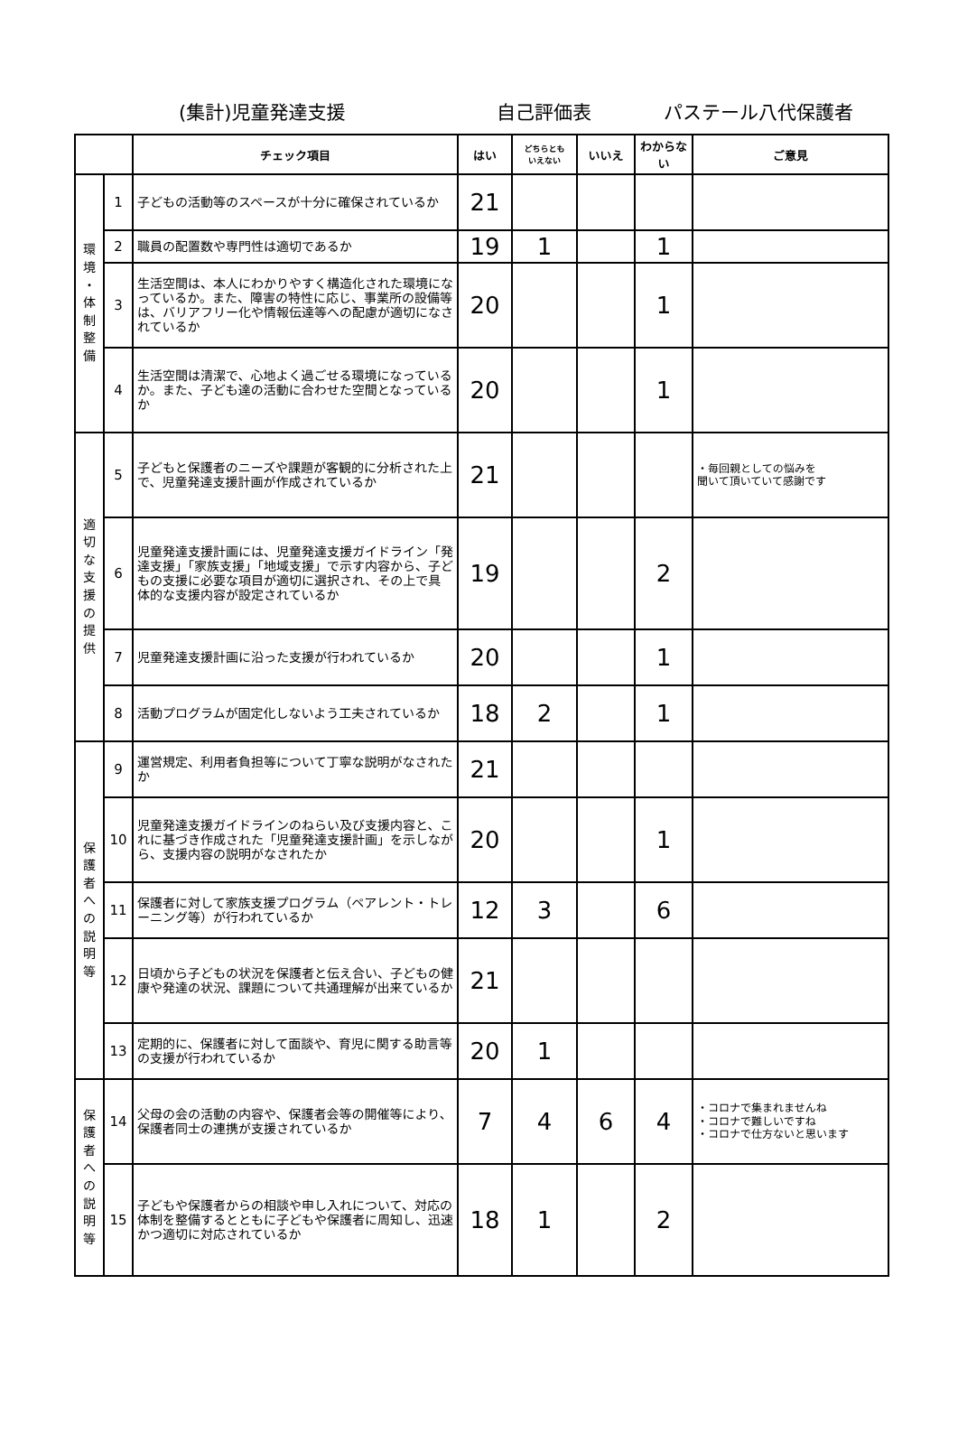(集計)児童発達支援 自己評価表 パステール八代保護者
| | | チェック項目 | はい | どちらとも いえない | いいえ | わからない | ご意見 |
| --- | --- | --- | --- | --- | --- | --- | --- |
| 環 境 ・ 体 制 整 備 | 1 | 子どもの活動等のスペースが十分に確保されているか | 21 | | | | |
| | 2 | 職員の配置数や専門性は適切であるか | 19 | 1 | | 1 | |
| | 3 | 生活空間は、本人にわかりやすく構造化された環境になっているか。また、障害の特性に応じ、事業所の設備等は、バリアフリー化や情報伝達等への配慮が適切になされているか | 20 | | | 1 | |
| | 4 | 生活空間は清潔で、心地よく過ごせる環境になっているか。また、子ども達の活動に合わせた空間となっているか | 20 | | | 1 | |
| 適 切 な 支 援 の 提 供 | 5 | 子どもと保護者のニーズや課題が客観的に分析された上で、児童発達支援計画が作成されているか | 21 | | | | ・毎回親としての悩みを 聞いて頂いていて感謝です |
| | 6 | 児童発達支援計画には、児童発達支援ガイドライン「発達支援」「家族支援」「地域支援」で示す内容から、子どもの支援に必要な項目が適切に選択され、その上で具体的な支援内容が設定されているか | 19 | | | 2 | |
| | 7 | 児童発達支援計画に沿った支援が行われているか | 20 | | | 1 | |
| | 8 | 活動プログラムが固定化しないよう工夫されているか | 18 | 2 | | 1 | |
| 保 護 者 へ の 説 明 等 | 9 | 運営規定、利用者負担等について丁寧な説明がなされたか | 21 | | | | |
| | 10 | 児童発達支援ガイドラインのねらい及び支援内容と、これに基づき作成された「児童発達支援計画」を示しながら、支援内容の説明がなされたか | 20 | | | 1 | |
| | 11 | 保護者に対して家族支援プログラム（ペアレント・トレーニング等）が行われているか | 12 | 3 | | 6 | |
| | 12 | 日頃から子どもの状況を保護者と伝え合い、子どもの健康や発達の状況、課題について共通理解が出来ているか | 21 | | | | |
| | 13 | 定期的に、保護者に対して面談や、育児に関する助言等の支援が行われているか | 20 | 1 | | | |
| 保 護 者 へ の 説 明 等 | 14 | 父母の会の活動の内容や、保護者会等の開催等により、保護者同士の連携が支援されているか | 7 | 4 | 6 | 4 | ・コロナで集まれませんね ・コロナで難しいですね ・コロナで仕方ないと思います |
| | 15 | 子どもや保護者からの相談や申し入れについて、対応の体制を整備するとともに子どもや保護者に周知し、迅速かつ適切に対応されているか | 18 | 1 | | 2 | |